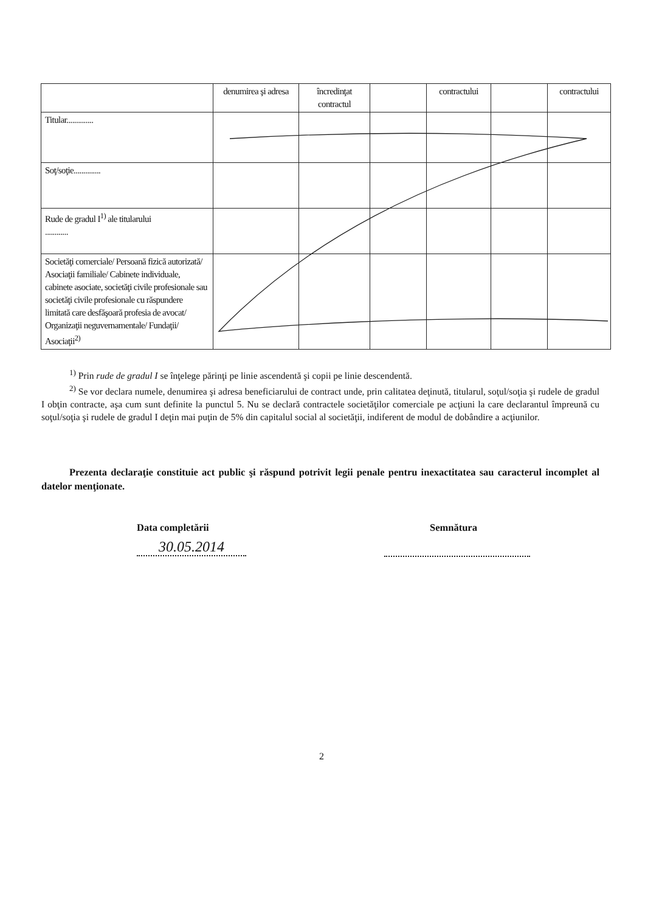| | denumirea şi adresa | încredinţat contractul | | contractului | | contractului |
| Titular.............. | | | | | | |
| Soţ/soţie.............. | | | | | | |
| Rude de gradul I<sup>1)</sup> ale titularului ............ | | | | | | |
| Societăţi comerciale/ Persoană fizică autorizată/ Asociaţii familiale/ Cabinete individuale, cabinete asociate, societăţi civile profesionale sau societăţi civile profesionale cu răspundere limitată care desfăşoară profesia de avocat/ Organizaţii neguvernamentale/ Fundaţii/ Asociaţii<sup>2)</sup> | | | | | | |
<sup>1)</sup> Prin rude de gradul I se înţelege părinţi pe linie ascendentă şi copii pe linie descendentă.
<sup>2)</sup> Se vor declara numele, denumirea şi adresa beneficiarului de contract unde, prin calitatea deţinută, titularul, soţul/soţia şi rudele de gradul I obţin contracte, aşa cum sunt definite la punctul 5. Nu se declară contractele societăţilor comerciale pe acţiuni la care declarantul împreună cu soţul/soţia şi rudele de gradul I deţin mai puţin de 5% din capitalul social al societăţii, indiferent de modul de dobândire a acţiunilor.
Prezenta declaraţie constituie act public şi răspund potrivit legii penale pentru inexactitatea sau caracterul incomplet al datelor menţionate.
Data completării
30.05.2014
Semnătura
2